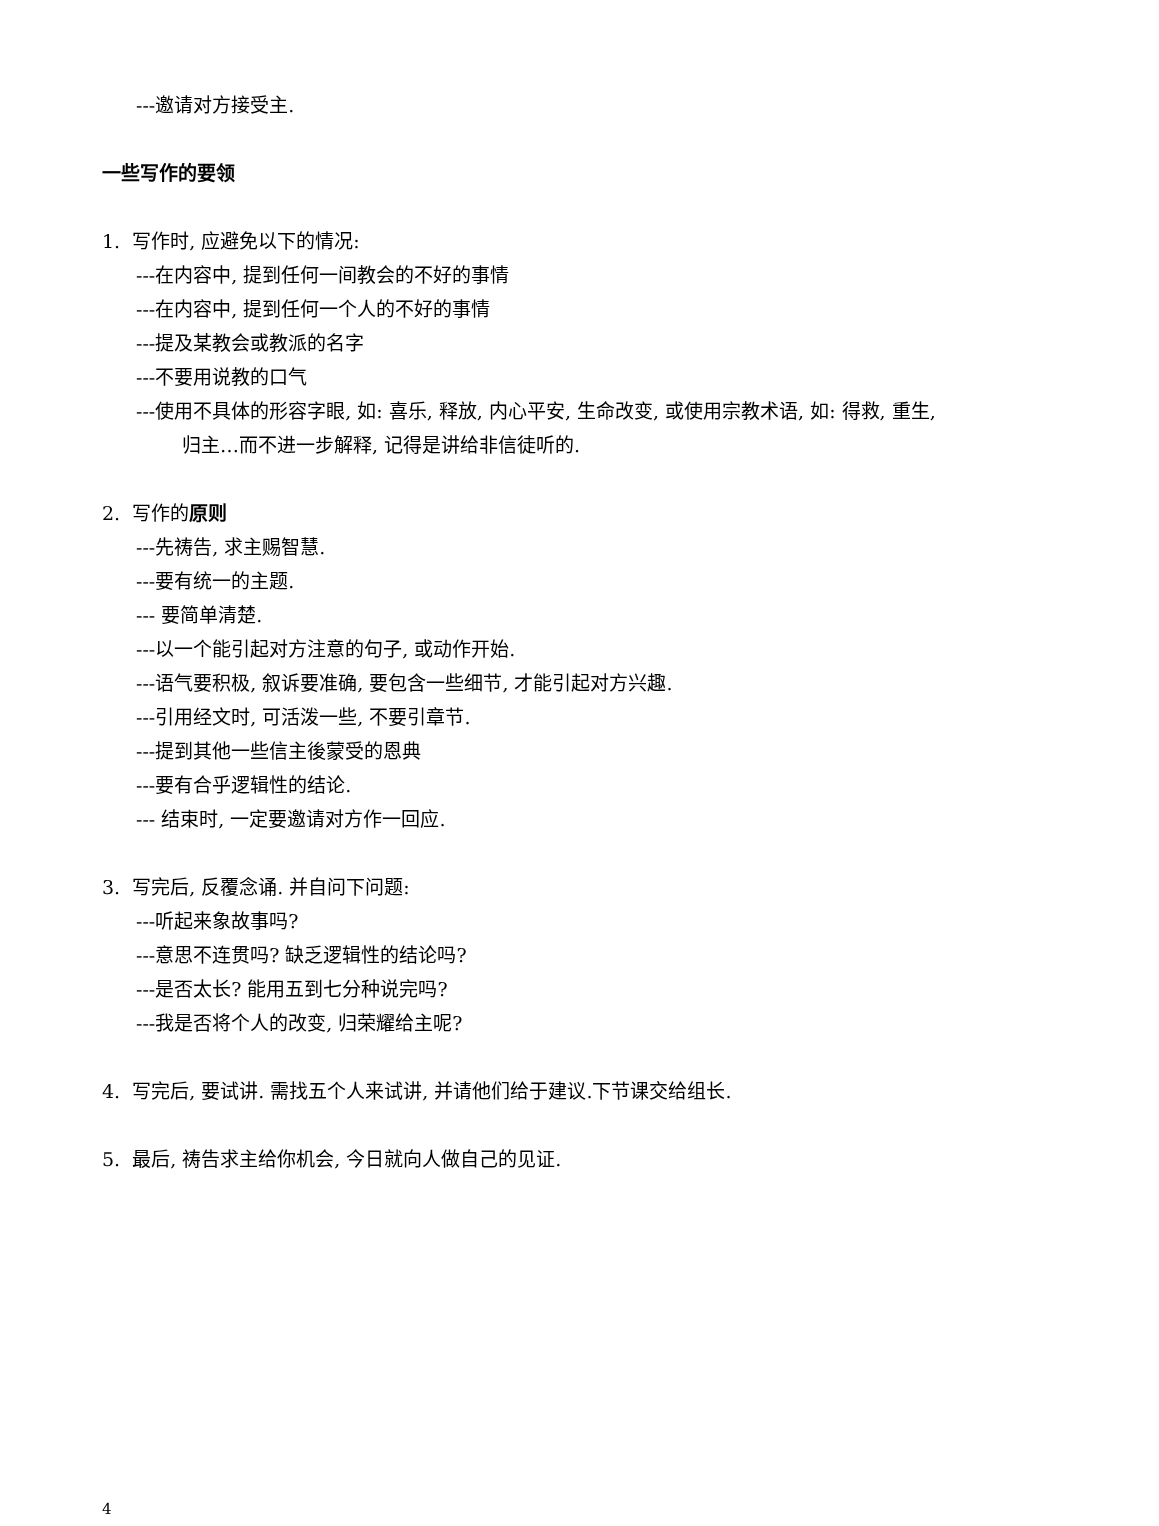---邀请对方接受主.
一些写作的要领
1. 写作时, 应避免以下的情况:
---在内容中, 提到任何一间教会的不好的事情
---在内容中, 提到任何一个人的不好的事情
---提及某教会或教派的名字
---不要用说教的口气
---使用不具体的形容字眼, 如: 喜乐, 释放, 内心平安, 生命改变, 或使用宗教术语, 如: 得救, 重生,
归主…而不进一步解释, 记得是讲给非信徒听的.
2. 写作的原则
---先祷告, 求主赐智慧.
---要有统一的主题.
--- 要简单清楚.
---以一个能引起对方注意的句子, 或动作开始.
---语气要积极, 叙诉要准确, 要包含一些细节, 才能引起对方兴趣.
---引用经文时, 可活泼一些, 不要引章节.
---提到其他一些信主後蒙受的恩典
---要有合乎逻辑性的结论.
--- 结束时, 一定要邀请对方作一回应.
3. 写完后, 反覆念诵. 并自问下问题:
---听起来象故事吗?
---意思不连贯吗? 缺乏逻辑性的结论吗?
---是否太长? 能用五到七分种说完吗?
---我是否将个人的改变, 归荣耀给主呢?
4. 写完后, 要试讲. 需找五个人来试讲, 并请他们给于建议.下节课交给组长.
5. 最后, 祷告求主给你机会, 今日就向人做自己的见证.
4